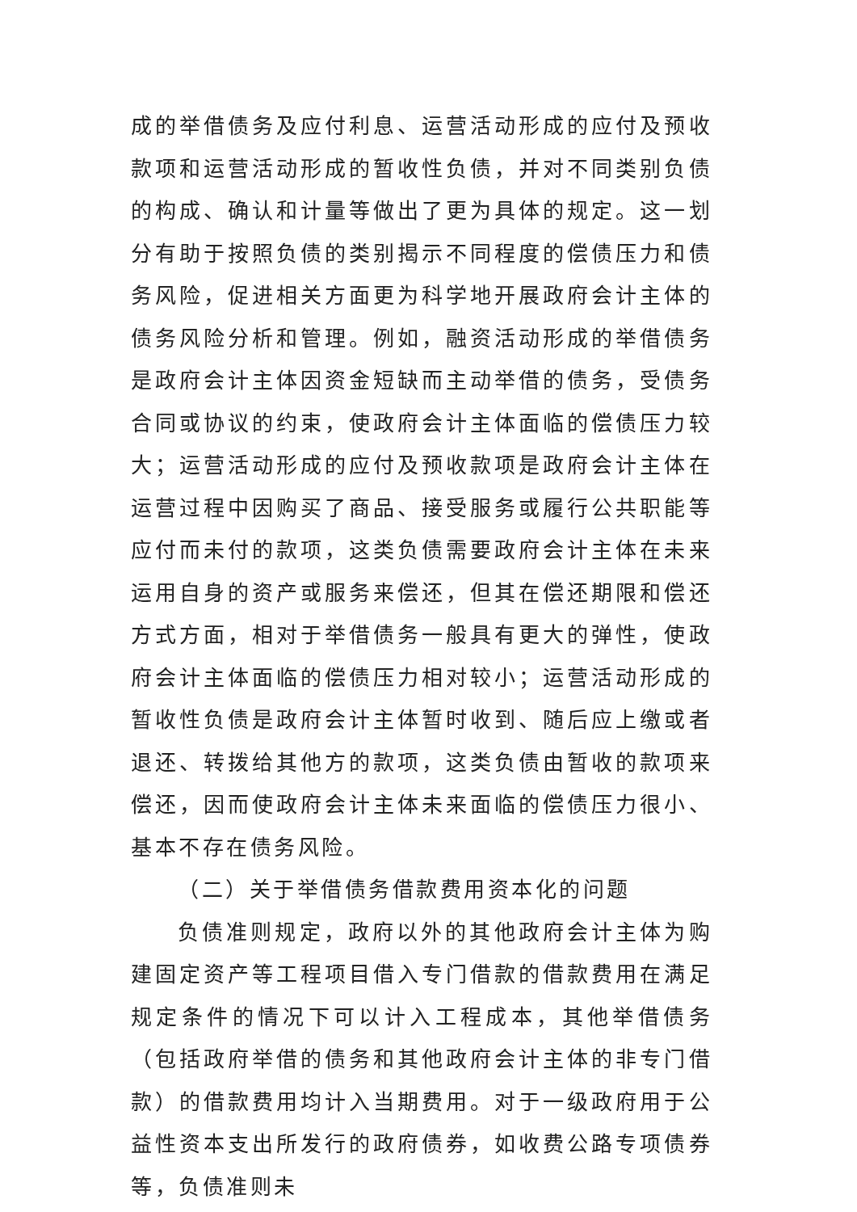成的举借债务及应付利息、运营活动形成的应付及预收款项和运营活动形成的暂收性负债，并对不同类别负债的构成、确认和计量等做出了更为具体的规定。这一划分有助于按照负债的类别揭示不同程度的偿债压力和债务风险，促进相关方面更为科学地开展政府会计主体的债务风险分析和管理。例如，融资活动形成的举借债务是政府会计主体因资金短缺而主动举借的债务，受债务合同或协议的约束，使政府会计主体面临的偿债压力较大；运营活动形成的应付及预收款项是政府会计主体在运营过程中因购买了商品、接受服务或履行公共职能等应付而未付的款项，这类负债需要政府会计主体在未来运用自身的资产或服务来偿还，但其在偿还期限和偿还方式方面，相对于举借债务一般具有更大的弹性，使政府会计主体面临的偿债压力相对较小；运营活动形成的暂收性负债是政府会计主体暂时收到、随后应上缴或者退还、转拨给其他方的款项，这类负债由暂收的款项来偿还，因而使政府会计主体未来面临的偿债压力很小、基本不存在债务风险。
（二）关于举借债务借款费用资本化的问题
负债准则规定，政府以外的其他政府会计主体为购建固定资产等工程项目借入专门借款的借款费用在满足规定条件的情况下可以计入工程成本，其他举借债务（包括政府举借的债务和其他政府会计主体的非专门借款）的借款费用均计入当期费用。对于一级政府用于公益性资本支出所发行的政府债券，如收费公路专项债券等，负债准则未